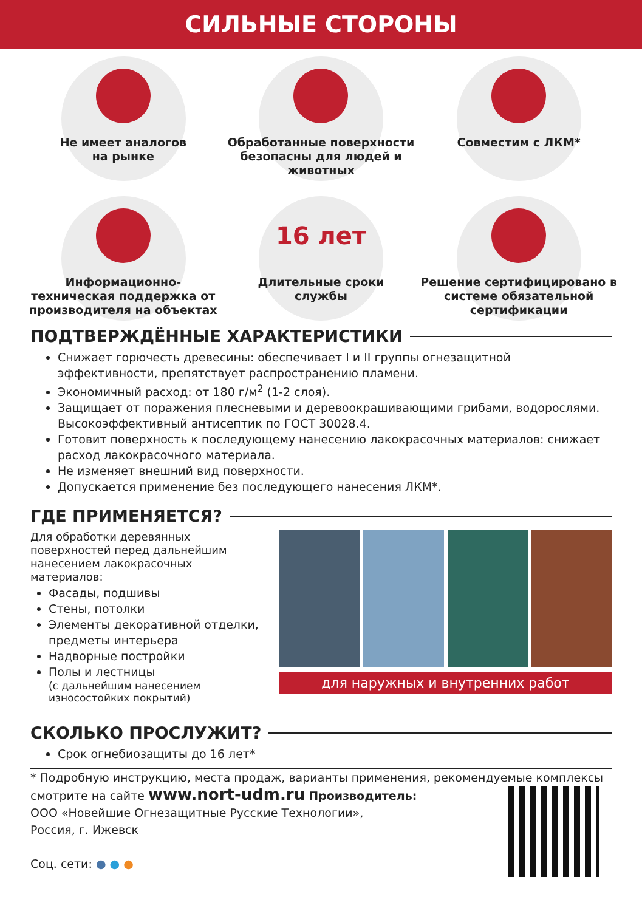СИЛЬНЫЕ СТОРОНЫ
Не имеет аналогов
на рынке
Обработанные поверхности безопасны для людей и животных
Совместим с ЛКМ*
Информационно-техническая поддержка от производителя на объектах
16 лет
Длительные сроки
службы
Решение сертифицировано в системе обязательной сертификации
ПОДТВЕРЖДЁННЫЕ ХАРАКТЕРИСТИКИ
Снижает горючесть древесины: обеспечивает I и II группы огнезащитной эффективности, препятствует распространению пламени.
Экономичный расход: от 180 г/м<sup>2</sup> (1-2 слоя).
Защищает от поражения плесневыми и деревоокрашивающими грибами, водорослями. Высокоэффективный антисептик по ГОСТ 30028.4.
Готовит поверхность к последующему нанесению лакокрасочных материалов: снижает расход лакокрасочного материала.
Не изменяет внешний вид поверхности.
Допускается применение без последующего нанесения ЛКМ*.
ГДЕ ПРИМЕНЯЕТСЯ?
Для обработки деревянных поверхностей перед дальнейшим нанесением лакокрасочных материалов:
Фасады, подшивы
Стены, потолки
Элементы декоративной отделки, предметы интерьера
Надворные постройки
Полы и лестницы
(с дальнейшим нанесением износостойких покрытий)
для наружных и внутренних работ
СКОЛЬКО ПРОСЛУЖИТ?
Срок огнебиозащиты до 16 лет*
* Подробную инструкцию, места продаж, варианты применения, рекомендуемые комплексы смотрите на сайте www.nort-udm.ru
Производитель:
ООО «Новейшие Огнезащитные Русские Технологии»,
Россия, г. Ижевск
Соц. сети: ● ● ●